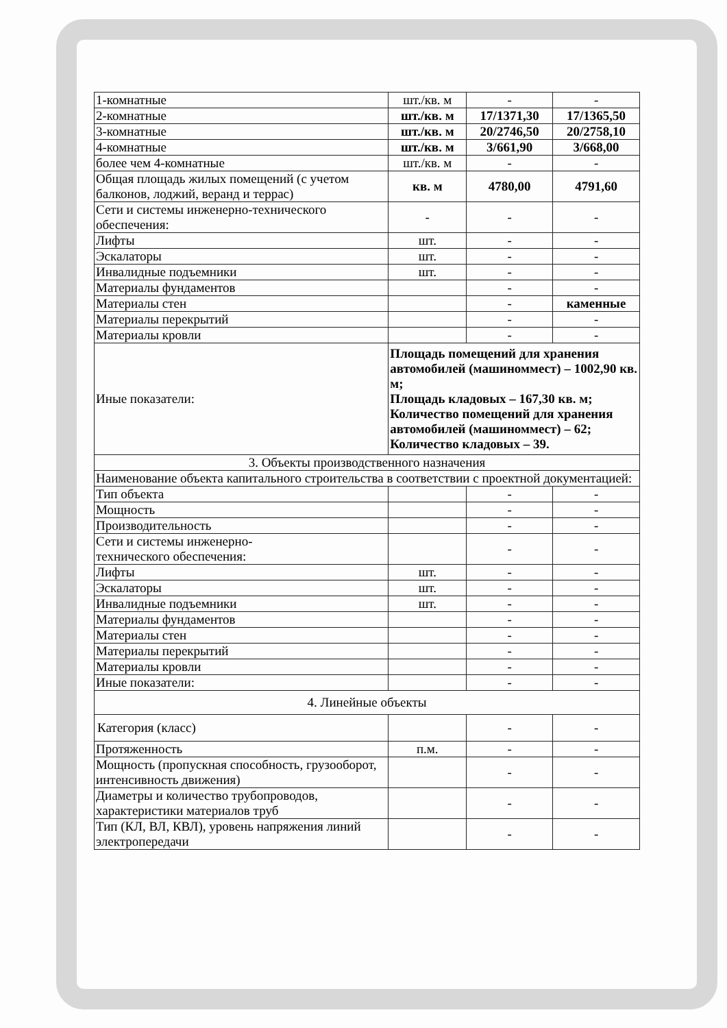| 1-комнатные | шт./кв. м | - | - |
| 2-комнатные | шт./кв. м | 17/1371,30 | 17/1365,50 |
| 3-комнатные | шт./кв. м | 20/2746,50 | 20/2758,10 |
| 4-комнатные | шт./кв. м | 3/661,90 | 3/668,00 |
| более чем 4-комнатные | шт./кв. м | - | - |
| Общая площадь жилых помещений (с учетом балконов, лоджий, веранд и террас) | кв. м | 4780,00 | 4791,60 |
| Сети и системы инженерно-технического обеспечения: | - | - | - |
| Лифты | шт. | - | - |
| Эскалаторы | шт. | - | - |
| Инвалидные подъемники | шт. | - | - |
| Материалы фундаментов | | - | - |
| Материалы стен | | - | каменные |
| Материалы перекрытий | | - | - |
| Материалы кровли | | - | - |
| Иные показатели: | Площадь помещений для хранения автомобилей (машиноммест) – 1002,90 кв. м; Площадь кладовых – 167,30 кв. м; Количество помещений для хранения автомобилей (машиноммест) – 62; Количество кладовых – 39. | | |
| 3. Объекты производственного назначения | | | |
| Наименование объекта капитального строительства в соответствии с проектной документацией: | | | |
| Тип объекта | | - | - |
| Мощность | | - | - |
| Производительность | | - | - |
| Сети и системы инженерно- технического обеспечения: | | - | - |
| Лифты | шт. | - | - |
| Эскалаторы | шт. | - | - |
| Инвалидные подъемники | шт. | - | - |
| Материалы фундаментов | | - | - |
| Материалы стен | | - | - |
| Материалы перекрытий | | - | - |
| Материалы кровли | | - | - |
| Иные показатели: | | - | - |
| 4. Линейные объекты | | | |
| Категория (класс) | | - | - |
| Протяженность | п.м. | - | - |
| Мощность (пропускная способность, грузооборот, интенсивность движения) | | - | - |
| Диаметры и количество трубопроводов, характеристики материалов труб | | - | - |
| Тип (КЛ, ВЛ, КВЛ), уровень напряжения линий электропередачи | | - | - |